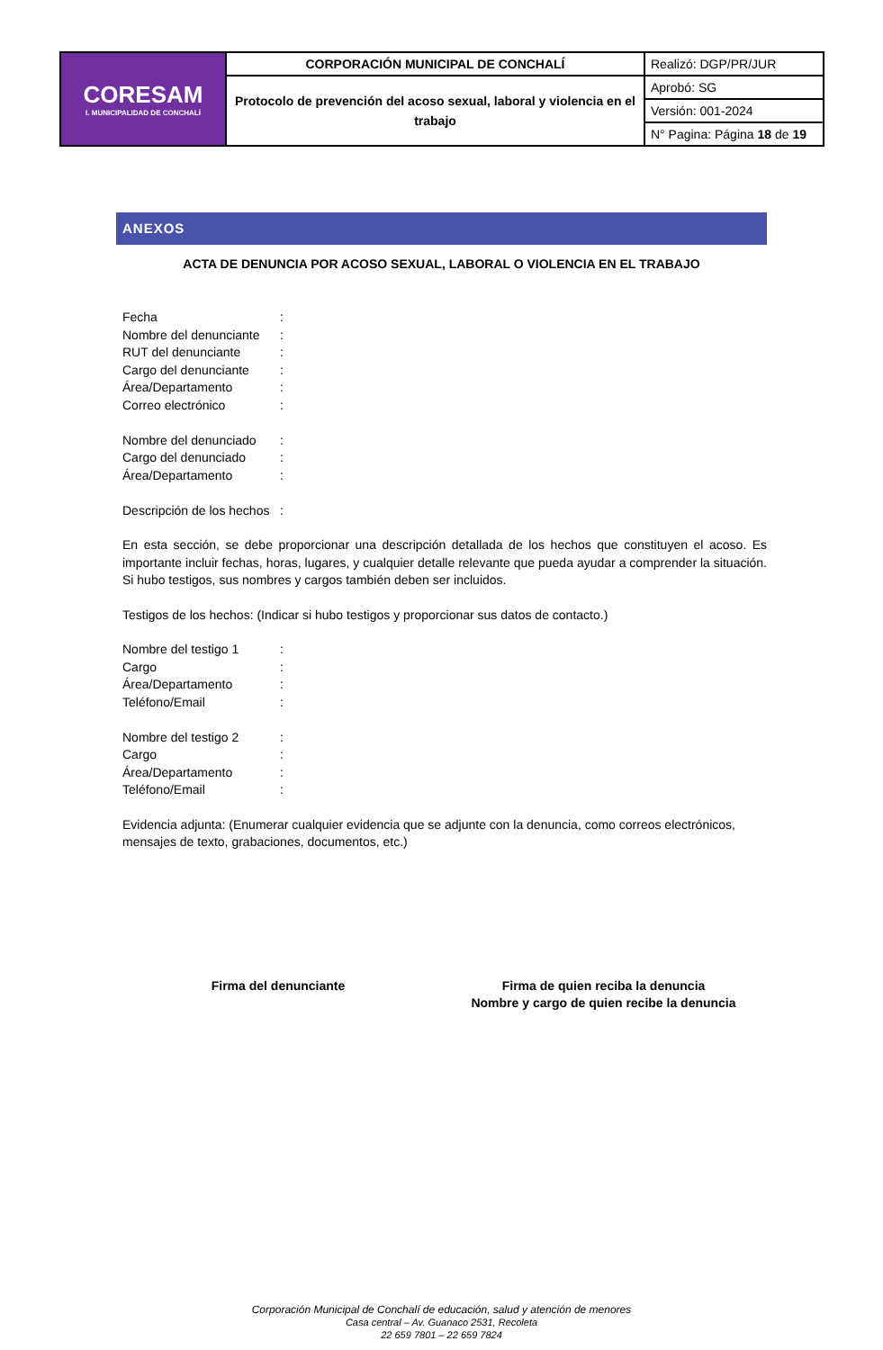| CORESAM I. MUNICIPALIDAD DE CONCHALÍ | CORPORACIÓN MUNICIPAL DE CONCHALÍ | Realizó: DGP/PR/JUR |
| | Protocolo de prevención del acoso sexual, laboral y violencia en el trabajo | Aprobó: SG |
| | | Versión: 001-2024 |
| | | N° Pagina: Página 18 de 19 |
ANEXOS
ACTA DE DENUNCIA POR ACOSO SEXUAL, LABORAL O VIOLENCIA EN EL TRABAJO
Fecha:
Nombre del denunciante:
RUT del denunciante:
Cargo del denunciante:
Área/Departamento:
Correo electrónico:
Nombre del denunciado:
Cargo del denunciado:
Área/Departamento:
Descripción de los hechos:
En esta sección, se debe proporcionar una descripción detallada de los hechos que constituyen el acoso. Es importante incluir fechas, horas, lugares, y cualquier detalle relevante que pueda ayudar a comprender la situación. Si hubo testigos, sus nombres y cargos también deben ser incluidos.
Testigos de los hechos: (Indicar si hubo testigos y proporcionar sus datos de contacto.)
Nombre del testigo 1:
Cargo:
Área/Departamento:
Teléfono/Email:
Nombre del testigo 2:
Cargo:
Área/Departamento:
Teléfono/Email:
Evidencia adjunta: (Enumerar cualquier evidencia que se adjunte con la denuncia, como correos electrónicos, mensajes de texto, grabaciones, documentos, etc.)
Firma del denunciante Firma de quien reciba la denuncia
Nombre y cargo de quien recibe la denuncia
Corporación Municipal de Conchalí de educación, salud y atención de menores
Casa central – Av. Guanaco 2531, Recoleta
22 659 7801 – 22 659 7824